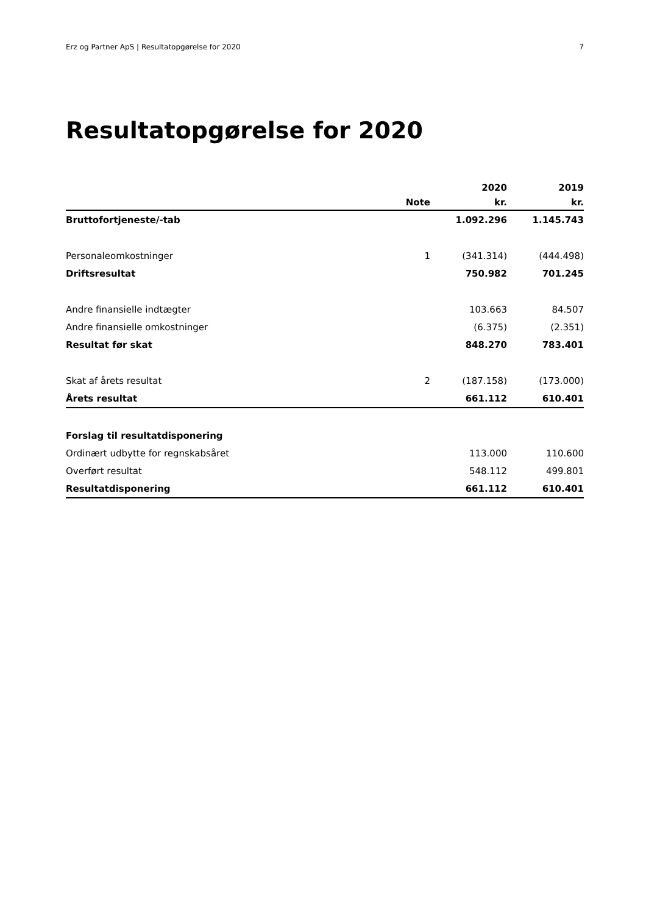Erz og Partner ApS | Resultatopgørelse for 2020 7
Resultatopgørelse for 2020
| | | 2020 | 2019 |
| --- | --- | --- | --- |
| | Note | kr. | kr. |
| Bruttofortjeneste/-tab | | 1.092.296 | 1.145.743 |
| Personaleomkostninger | 1 | (341.314) | (444.498) |
| Driftsresultat | | 750.982 | 701.245 |
| Andre finansielle indtægter | | 103.663 | 84.507 |
| Andre finansielle omkostninger | | (6.375) | (2.351) |
| Resultat før skat | | 848.270 | 783.401 |
| Skat af årets resultat | 2 | (187.158) | (173.000) |
| Årets resultat | | 661.112 | 610.401 |
| Forslag til resultatdisponering | | | |
| Ordinært udbytte for regnskabsåret | | 113.000 | 110.600 |
| Overført resultat | | 548.112 | 499.801 |
| Resultatdisponering | | 661.112 | 610.401 |